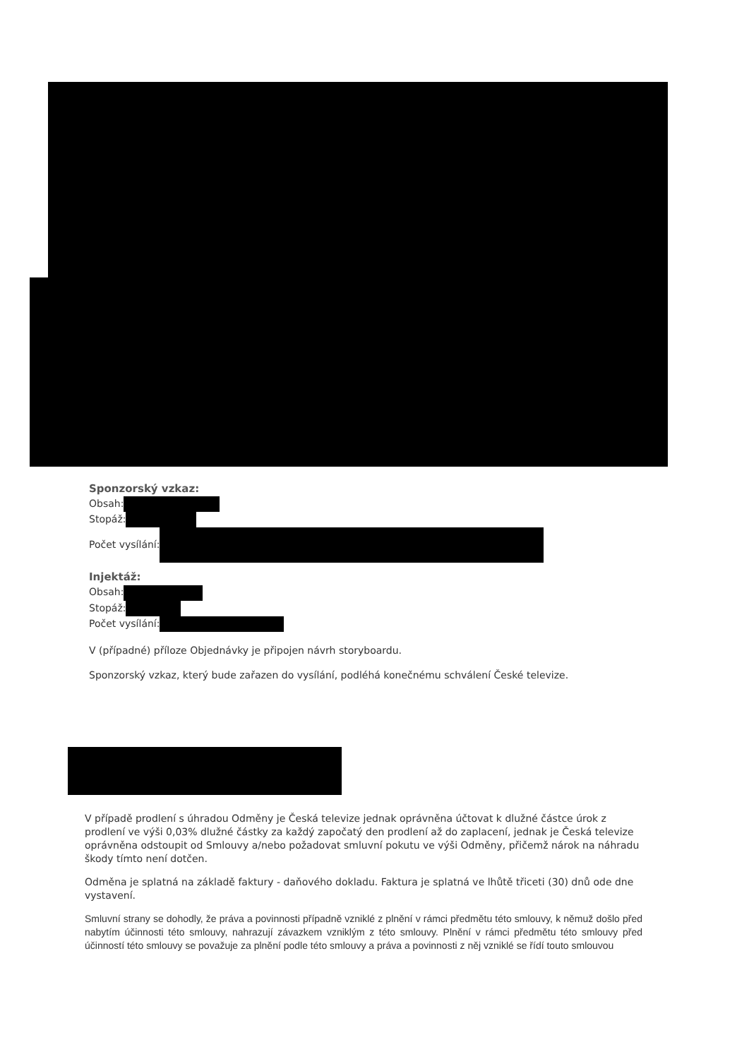Sponzorský vzkaz:
Obsah:
Stopáž:
Počet vysílání:
Injektáž:
Obsah:
Stopáž:
Počet vysílání:
V (případné) příloze Objednávky je připojen návrh storyboardu.
Sponzorský vzkaz, který bude zařazen do vysílání, podléhá konečnému schválení České televize.
V případě prodlení s úhradou Odměny je Česká televize jednak oprávněna účtovat k dlužné částce úrok z prodlení ve výši 0,03% dlužné částky za každý započatý den prodlení až do zaplacení, jednak je Česká televize oprávněna odstoupit od Smlouvy a/nebo požadovat smluvní pokutu ve výši Odměny, přičemž nárok na náhradu škody tímto není dotčen.
Odměna je splatná na základě faktury - daňového dokladu. Faktura je splatná ve lhůtě třiceti (30) dnů ode dne vystavení.
Smluvní strany se dohodly, že práva a povinnosti případně vzniklé z plnění v rámci předmětu této smlouvy, k němuž došlo před nabytím účinnosti této smlouvy, nahrazují závazkem vzniklým z této smlouvy. Plnění v rámci předmětu této smlouvy před účinností této smlouvy se považuje za plnění podle této smlouvy a práva a povinnosti z něj vzniklé se řídí touto smlouvou